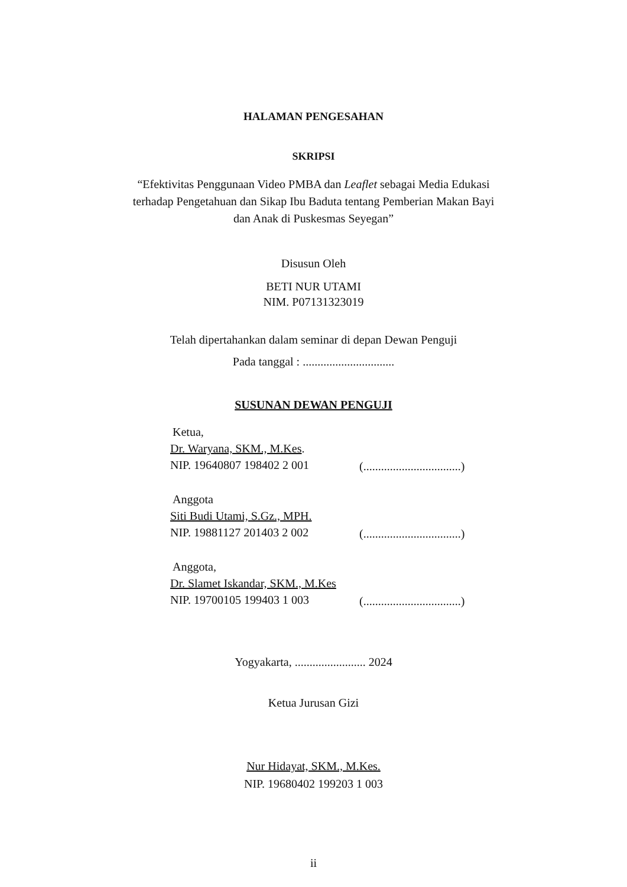HALAMAN PENGESAHAN
SKRIPSI
“Efektivitas Penggunaan Video PMBA dan Leaflet sebagai Media Edukasi terhadap Pengetahuan dan Sikap Ibu Baduta tentang Pemberian Makan Bayi dan Anak di Puskesmas Seyegan”
Disusun Oleh
BETI NUR UTAMI
NIM. P07131323019
Telah dipertahankan dalam seminar di depan Dewan Penguji
Pada tanggal : ...............................
SUSUNAN DEWAN PENGUJI
Ketua,
Dr. Waryana, SKM., M.Kes.
NIP. 19640807 198402 2 001
(.................................)
Anggota
Siti Budi Utami, S.Gz., MPH.
NIP. 19881127 201403 2 002
(.................................)
Anggota,
Dr. Slamet Iskandar, SKM., M.Kes
NIP. 19700105 199403 1 003
(.................................)
Yogyakarta, ........................ 2024
Ketua Jurusan Gizi
Nur Hidayat, SKM., M.Kes.
NIP. 19680402 199203 1 003
ii